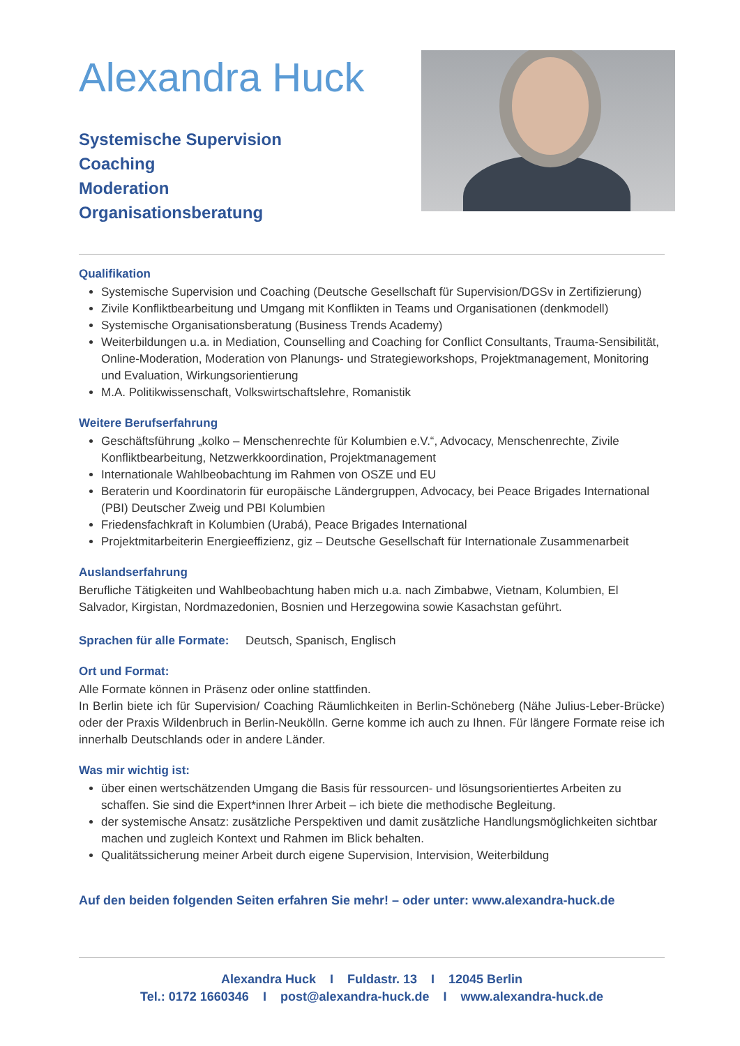Alexandra Huck
Systemische Supervision
Coaching
Moderation
Organisationsberatung
Qualifikation
Systemische Supervision und Coaching (Deutsche Gesellschaft für Supervision/DGSv in Zertifizierung)
Zivile Konfliktbearbeitung und Umgang mit Konflikten in Teams und Organisationen (denkmodell)
Systemische Organisationsberatung (Business Trends Academy)
Weiterbildungen u.a. in Mediation, Counselling and Coaching for Conflict Consultants, Trauma-Sensibilität, Online-Moderation, Moderation von Planungs- und Strategieworkshops, Projektmanagement, Monitoring und Evaluation, Wirkungsorientierung
M.A. Politikwissenschaft, Volkswirtschaftslehre, Romanistik
Weitere Berufserfahrung
Geschäftsführung „kolko – Menschenrechte für Kolumbien e.V.“, Advocacy, Menschenrechte, Zivile Konfliktbearbeitung, Netzwerkkoordination, Projektmanagement
Internationale Wahlbeobachtung im Rahmen von OSZE und EU
Beraterin und Koordinatorin für europäische Ländergruppen, Advocacy, bei Peace Brigades International (PBI) Deutscher Zweig und PBI Kolumbien
Friedensfachkraft in Kolumbien (Urabá), Peace Brigades International
Projektmitarbeiterin Energieeffizienz, giz – Deutsche Gesellschaft für Internationale Zusammenarbeit
Auslandserfahrung
Berufliche Tätigkeiten und Wahlbeobachtung haben mich u.a. nach Zimbabwe, Vietnam, Kolumbien, El Salvador, Kirgistan, Nordmazedonien, Bosnien und Herzegowina sowie Kasachstan geführt.
Sprachen für alle Formate: Deutsch, Spanisch, Englisch
Ort und Format:
Alle Formate können in Präsenz oder online stattfinden.
In Berlin biete ich für Supervision/ Coaching Räumlichkeiten in Berlin-Schöneberg (Nähe Julius-Leber-Brücke) oder der Praxis Wildenbruch in Berlin-Neukölln. Gerne komme ich auch zu Ihnen. Für längere Formate reise ich innerhalb Deutschlands oder in andere Länder.
Was mir wichtig ist:
über einen wertschätzenden Umgang die Basis für ressourcen- und lösungsorientiertes Arbeiten zu schaffen. Sie sind die Expert*innen Ihrer Arbeit – ich biete die methodische Begleitung.
der systemische Ansatz: zusätzliche Perspektiven und damit zusätzliche Handlungsmöglichkeiten sichtbar machen und zugleich Kontext und Rahmen im Blick behalten.
Qualitätssicherung meiner Arbeit durch eigene Supervision, Intervision, Weiterbildung
Auf den beiden folgenden Seiten erfahren Sie mehr! – oder unter: www.alexandra-huck.de
Alexandra Huck I Fuldastr. 13 I 12045 Berlin
Tel.: 0172 1660346 I post@alexandra-huck.de I www.alexandra-huck.de